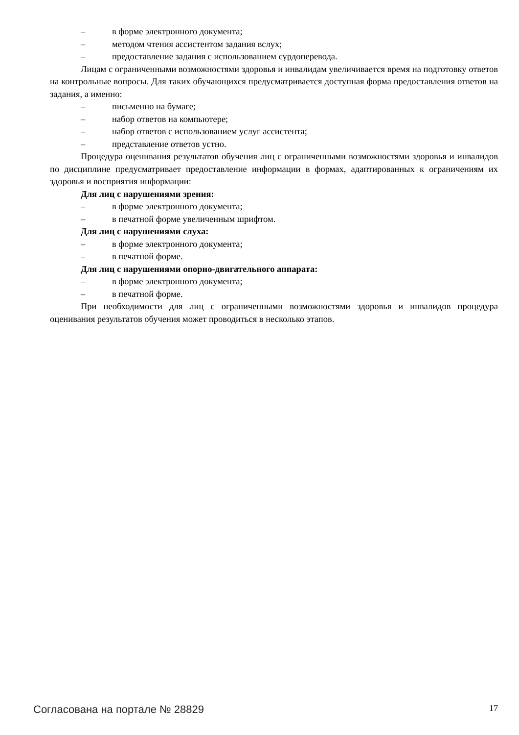– в форме электронного документа;
– методом чтения ассистентом задания вслух;
– предоставление задания с использованием сурдоперевода.
Лицам с ограниченными возможностями здоровья и инвалидам увеличивается время на подготовку ответов на контрольные вопросы. Для таких обучающихся предусматривается доступная форма предоставления ответов на задания, а именно:
– письменно на бумаге;
– набор ответов на компьютере;
– набор ответов с использованием услуг ассистента;
– представление ответов устно.
Процедура оценивания результатов обучения лиц с ограниченными возможностями здоровья и инвалидов по дисциплине предусматривает предоставление информации в формах, адаптированных к ограничениям их здоровья и восприятия информации:
Для лиц с нарушениями зрения:
– в форме электронного документа;
– в печатной форме увеличенным шрифтом.
Для лиц с нарушениями слуха:
– в форме электронного документа;
– в печатной форме.
Для лиц с нарушениями опорно-двигательного аппарата:
– в форме электронного документа;
– в печатной форме.
При необходимости для лиц с ограниченными возможностями здоровья и инвалидов процедура оценивания результатов обучения может проводиться в несколько этапов.
Согласована на портале № 28829 17